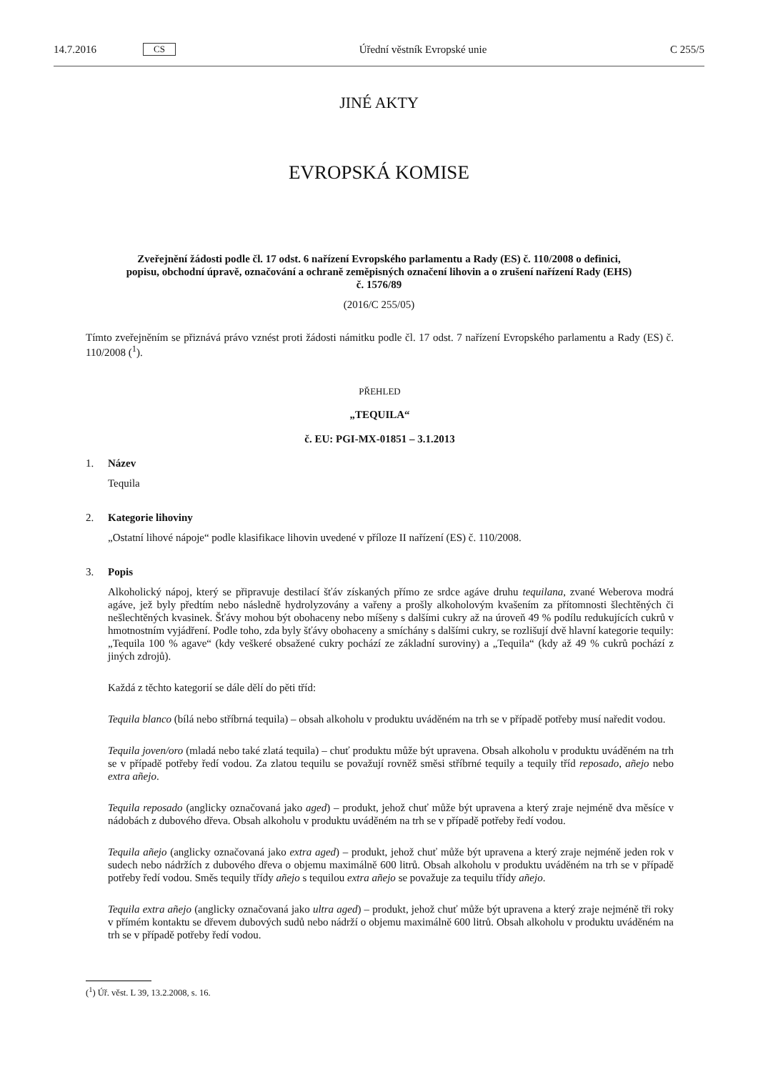14.7.2016 CS Úřední věstník Evropské unie C 255/5
JINÉ AKTY
EVROPSKÁ KOMISE
Zveřejnění žádosti podle čl. 17 odst. 6 nařízení Evropského parlamentu a Rady (ES) č. 110/2008 o definici, popisu, obchodní úpravě, označování a ochraně zeměpisných označení lihovin a o zrušení nařízení Rady (EHS) č. 1576/89
(2016/C 255/05)
Tímto zveřejněním se přiznává právo vznést proti žádosti námitku podle čl. 17 odst. 7 nařízení Evropského parlamentu a Rady (ES) č. 110/2008 (<sup>1</sup>).
PŘEHLED
„TEQUILA“
č. EU: PGI-MX-01851 – 3.1.2013
1. Název
Tequila
2. Kategorie lihoviny
„Ostatní lihové nápoje“ podle klasifikace lihovin uvedené v příloze II nařízení (ES) č. 110/2008.
3. Popis
Alkoholický nápoj, který se připravuje destilací šťáv získaných přímo ze srdce agáve druhu tequilana, zvané Weberova modrá agáve, jež byly předtím nebo následně hydrolyzovány a vařeny a prošly alkoholovým kvašením za přítomnosti šlechtěných či nešlechtěných kvasinek. Šťávy mohou být obohaceny nebo míšeny s dalšími cukry až na úroveň 49 % podílu redukujících cukrů v hmotnostním vyjádření. Podle toho, zda byly šťávy obohaceny a smíchány s dalšími cukry, se rozlišují dvě hlavní kategorie tequily: „Tequila 100 % agave“ (kdy veškeré obsažené cukry pochází ze základní suroviny) a „Tequila“ (kdy až 49 % cukrů pochází z jiných zdrojů).
Každá z těchto kategorií se dále dělí do pěti tříd:
Tequila blanco (bílá nebo stříbrná tequila) – obsah alkoholu v produktu uváděném na trh se v případě potřeby musí naředit vodou.
Tequila joven/oro (mladá nebo také zlatá tequila) – chuť produktu může být upravena. Obsah alkoholu v produktu uváděném na trh se v případě potřeby ředí vodou. Za zlatou tequilu se považují rovněž směsi stříbrné tequily a tequily tříd reposado, añejo nebo extra añejo.
Tequila reposado (anglicky označovaná jako aged) – produkt, jehož chuť může být upravena a který zraje nejméně dva měsíce v nádobách z dubového dřeva. Obsah alkoholu v produktu uváděném na trh se v případě potřeby ředí vodou.
Tequila añejo (anglicky označovaná jako extra aged) – produkt, jehož chuť může být upravena a který zraje nejméně jeden rok v sudech nebo nádržích z dubového dřeva o objemu maximálně 600 litrů. Obsah alkoholu v produktu uváděném na trh se v případě potřeby ředí vodou. Směs tequily třídy añejo s tequilou extra añejo se považuje za tequilu třídy añejo.
Tequila extra añejo (anglicky označovaná jako ultra aged) – produkt, jehož chuť může být upravena a který zraje nejméně tři roky v přímém kontaktu se dřevem dubových sudů nebo nádrží o objemu maximálně 600 litrů. Obsah alkoholu v produktu uváděném na trh se v případě potřeby ředí vodou.
(<sup>1</sup>) Úř. věst. L 39, 13.2.2008, s. 16.